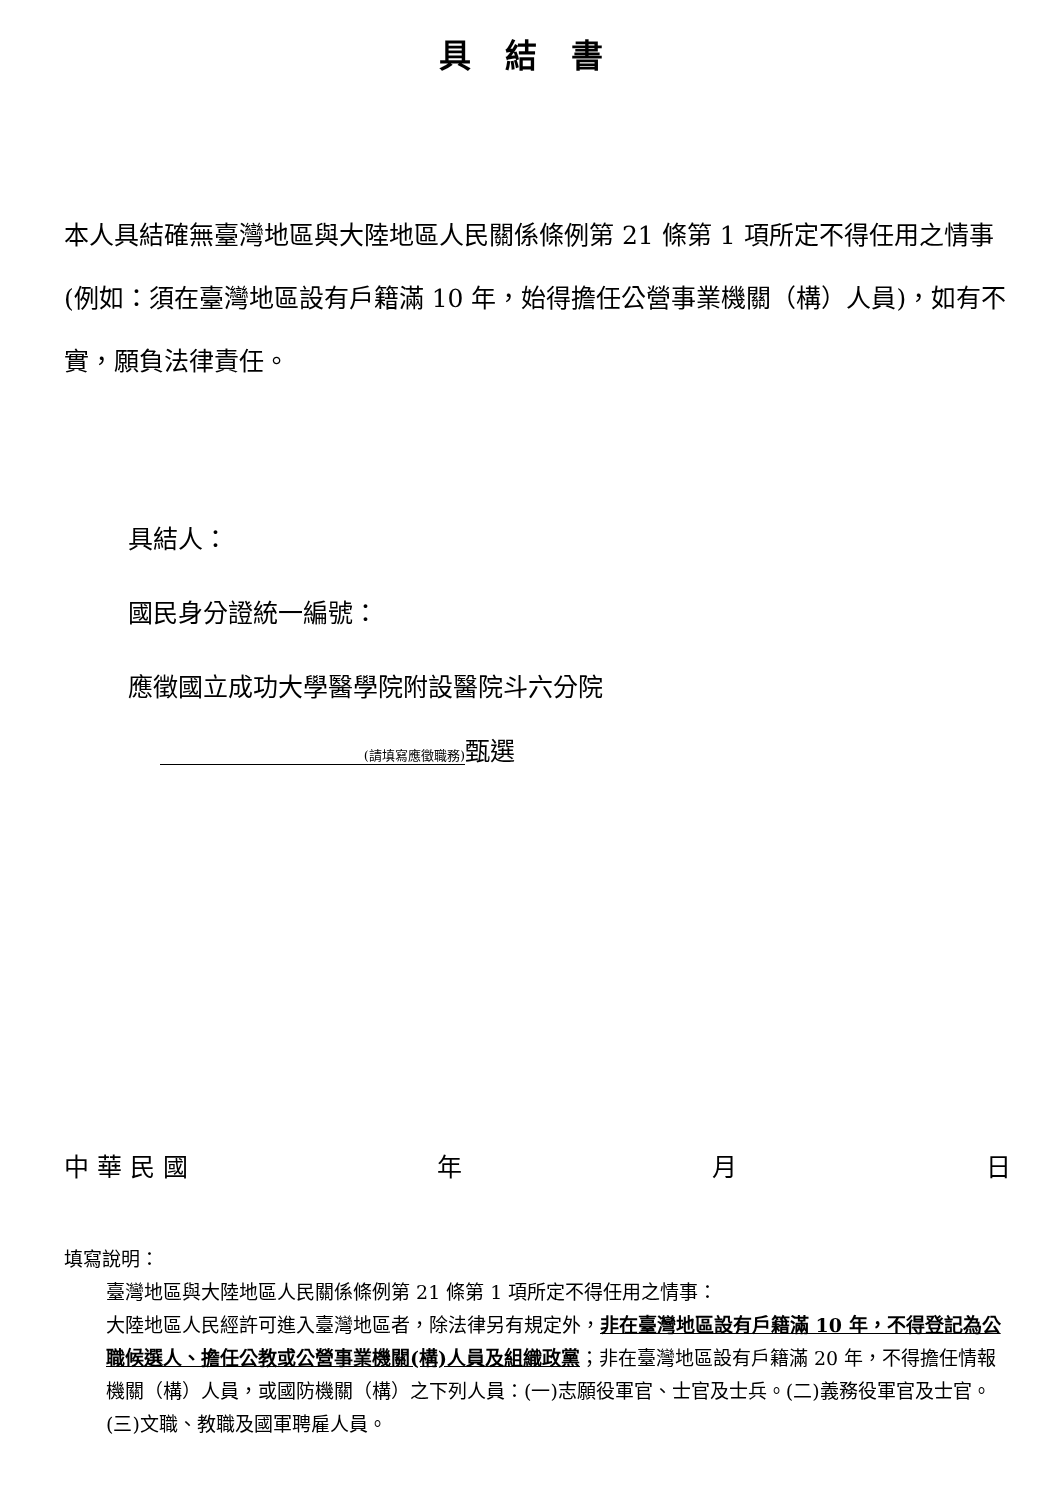具結書
本人具結確無臺灣地區與大陸地區人民關係條例第 21 條第 1 項所定不得任用之情事(例如：須在臺灣地區設有戶籍滿 10 年，始得擔任公營事業機關（構）人員)，如有不實，願負法律責任。
具結人：
國民身分證統一編號：
應徵國立成功大學醫學院附設醫院斗六分院
(請填寫應徵職務) 甄選
中 華 民 國 年 月 日
填寫說明：
臺灣地區與大陸地區人民關係條例第 21 條第 1 項所定不得任用之情事：
大陸地區人民經許可進入臺灣地區者，除法律另有規定外，非在臺灣地區設有戶籍滿 10 年，不得登記為公職候選人、擔任公教或公營事業機關(構)人員及組織政黨；非在臺灣地區設有戶籍滿 20 年，不得擔任情報機關（構）人員，或國防機關（構）之下列人員：(一)志願役軍官、士官及士兵。(二)義務役軍官及士官。(三)文職、教職及國軍聘雇人員。